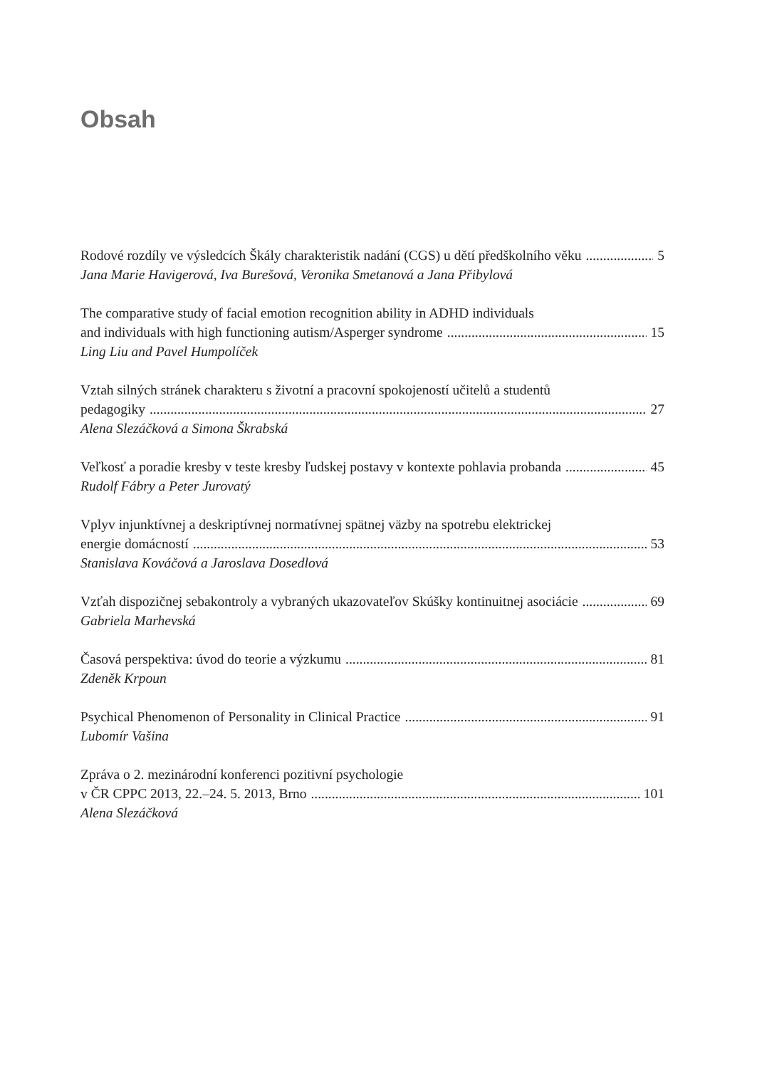Obsah
Rodové rozdíly ve výsledcích Škály charakteristik nadání (CGS) u dětí předškolního věku 5
Jana Marie Havigerová, Iva Burešová, Veronika Smetanová a Jana Přibylová
The comparative study of facial emotion recognition ability in ADHD individuals
and individuals with high functioning autism/Asperger syndrome 15
Ling Liu and Pavel Humpolíček
Vztah silných stránek charakteru s životní a pracovní spokojeností učitelů a studentů
pedagogiky 27
Alena Slezáčková a Simona Škrabská
Veľkosť a poradie kresby v teste kresby ľudskej postavy v kontexte pohlavia probanda 45
Rudolf Fábry a Peter Jurovatý
Vplyv injunktívnej a deskriptívnej normatívnej spätnej väzby na spotrebu elektrickej
energie domácností 53
Stanislava Kováčová a Jaroslava Dosedlová
Vzťah dispozičnej sebakontroly a vybraných ukazovateľov Skúšky kontinuitnej asociácie 69
Gabriela Marhevská
Časová perspektiva: úvod do teorie a výzkumu 81
Zdeněk Krpoun
Psychical Phenomenon of Personality in Clinical Practice 91
Lubomír Vašina
Zpráva o 2. mezinárodní konferenci pozitivní psychologie
v ČR CPPC 2013, 22.–24. 5. 2013, Brno 101
Alena Slezáčková